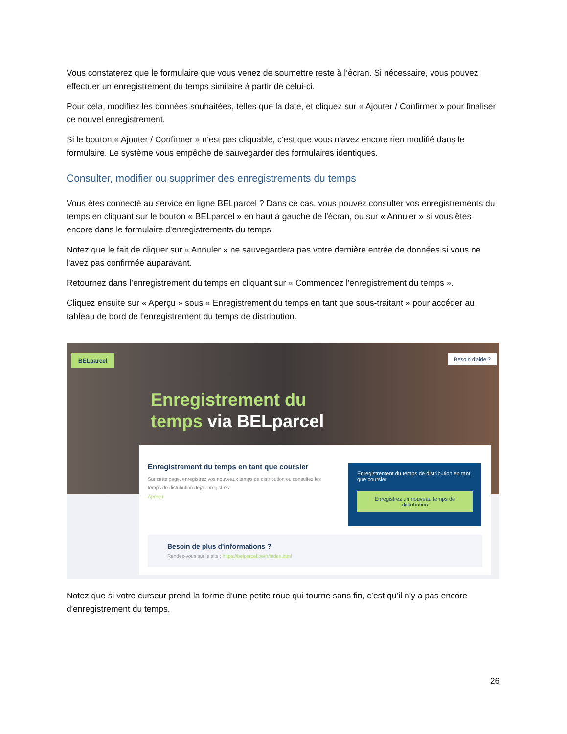Vous constaterez que le formulaire que vous venez de soumettre reste à l’écran. Si nécessaire, vous pouvez effectuer un enregistrement du temps similaire à partir de celui-ci.
Pour cela, modifiez les données souhaitées, telles que la date, et cliquez sur « Ajouter / Confirmer » pour finaliser ce nouvel enregistrement.
Si le bouton « Ajouter / Confirmer » n’est pas cliquable, c’est que vous n’avez encore rien modifié dans le formulaire. Le système vous empêche de sauvegarder des formulaires identiques.
Consulter, modifier ou supprimer des enregistrements du temps
Vous êtes connecté au service en ligne BELparcel ? Dans ce cas, vous pouvez consulter vos enregistrements du temps en cliquant sur le bouton « BELparcel » en haut à gauche de l'écran, ou sur « Annuler » si vous êtes encore dans le formulaire d'enregistrements du temps.
Notez que le fait de cliquer sur « Annuler » ne sauvegardera pas votre dernière entrée de données si vous ne l'avez pas confirmée auparavant.
Retournez dans l’enregistrement du temps en cliquant sur « Commencez l'enregistrement du temps ».
Cliquez ensuite sur « Aperçu » sous « Enregistrement du temps en tant que sous-traitant » pour accéder au tableau de bord de l'enregistrement du temps de distribution.
BELparcel Besoin d'aide ?
Enregistrement du
temps via BELparcel
Enregistrement du temps en tant que coursier
Sur cette page, enregistrez vos nouveaux temps de distribution ou consultez les temps de distribution déjà enregistrés.
Aperçu
Enregistrement du temps de distribution en tant que coursier
Enregistrez un nouveau temps de distribution
Besoin de plus d'informations ?
Rendez-vous sur le site : https://belparcel.be/fr/index.html
Notez que si votre curseur prend la forme d'une petite roue qui tourne sans fin, c’est qu’il n'y a pas encore d'enregistrement du temps.
26